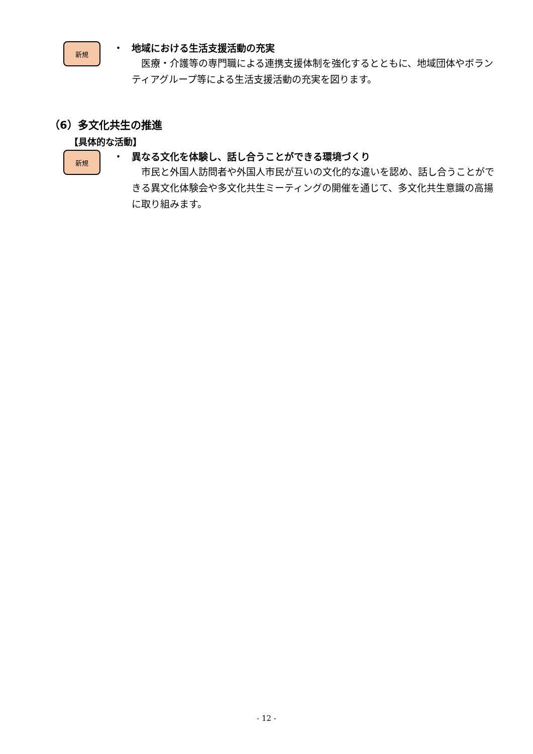新規
・ 地域における生活支援活動の充実
　医療・介護等の専門職による連携支援体制を強化するとともに、地域団体やボランティアグループ等による生活支援活動の充実を図ります。
（6）多文化共生の推進
【具体的な活動】
新規
・ 異なる文化を体験し、話し合うことができる環境づくり
　市民と外国人訪問者や外国人市民が互いの文化的な違いを認め、話し合うことができる異文化体験会や多文化共生ミーティングの開催を通じて、多文化共生意識の高揚に取り組みます。
- 12 -